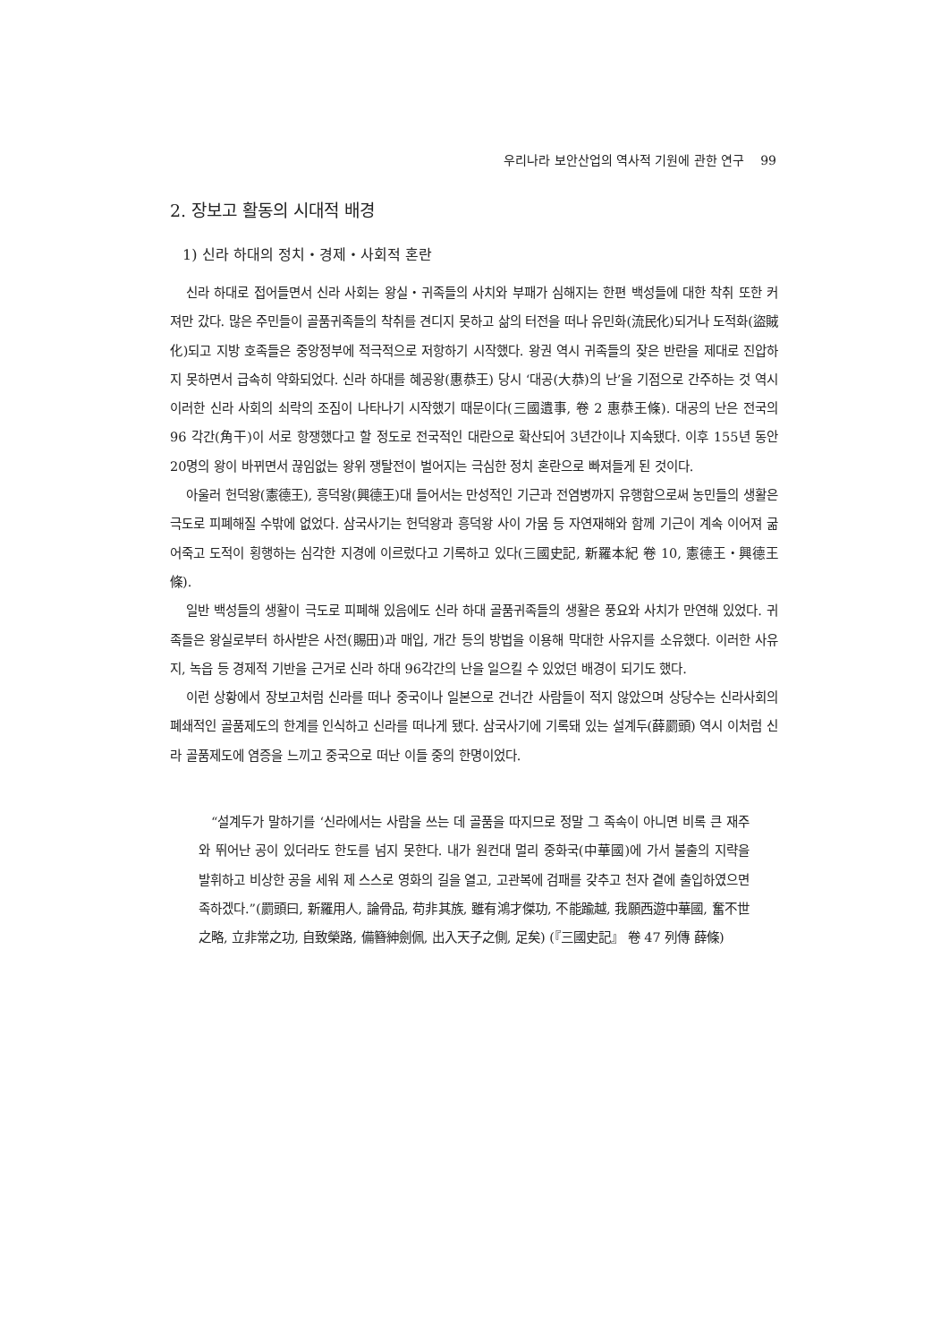우리나라 보안산업의 역사적 기원에 관한 연구 99
2. 장보고 활동의 시대적 배경
1) 신라 하대의 정치・경제・사회적 혼란
신라 하대로 접어들면서 신라 사회는 왕실・귀족들의 사치와 부패가 심해지는 한편 백성들에 대한 착취 또한 커져만 갔다. 많은 주민들이 골품귀족들의 착취를 견디지 못하고 삶의 터전을 떠나 유민화(流民化)되거나 도적화(盜賊化)되고 지방 호족들은 중앙정부에 적극적으로 저항하기 시작했다. 왕권 역시 귀족들의 잦은 반란을 제대로 진압하지 못하면서 급속히 약화되었다. 신라 하대를 혜공왕(惠恭王) 당시 ‘대공(大恭)의 난’을 기점으로 간주하는 것 역시 이러한 신라 사회의 쇠락의 조짐이 나타나기 시작했기 때문이다(三國遺事, 卷 2 惠恭王條). 대공의 난은 전국의 96 각간(角干)이 서로 항쟁했다고 할 정도로 전국적인 대란으로 확산되어 3년간이나 지속됐다. 이후 155년 동안 20명의 왕이 바뀌면서 끊임없는 왕위 쟁탈전이 벌어지는 극심한 정치 혼란으로 빠져들게 된 것이다.
아울러 헌덕왕(憲德王), 흥덕왕(興德王)대 들어서는 만성적인 기근과 전염병까지 유행함으로써 농민들의 생활은 극도로 피폐해질 수밖에 없었다. 삼국사기는 헌덕왕과 흥덕왕 사이 가뭄 등 자연재해와 함께 기근이 계속 이어져 굶어죽고 도적이 횡행하는 심각한 지경에 이르렀다고 기록하고 있다(三國史記, 新羅本紀 卷 10, 憲德王・興德王條).
일반 백성들의 생활이 극도로 피폐해 있음에도 신라 하대 골품귀족들의 생활은 풍요와 사치가 만연해 있었다. 귀족들은 왕실로부터 하사받은 사전(賜田)과 매입, 개간 등의 방법을 이용해 막대한 사유지를 소유했다. 이러한 사유지, 녹읍 등 경제적 기반을 근거로 신라 하대 96각간의 난을 일으킬 수 있었던 배경이 되기도 했다.
이런 상황에서 장보고처럼 신라를 떠나 중국이나 일본으로 건너간 사람들이 적지 않았으며 상당수는 신라사회의 폐쇄적인 골품제도의 한계를 인식하고 신라를 떠나게 됐다. 삼국사기에 기록돼 있는 설계두(薛罽頭) 역시 이처럼 신라 골품제도에 염증을 느끼고 중국으로 떠난 이들 중의 한명이었다.
“설계두가 말하기를 ‘신라에서는 사람을 쓰는 데 골품을 따지므로 정말 그 족속이 아니면 비록 큰 재주와 뛰어난 공이 있더라도 한도를 넘지 못한다. 내가 원컨대 멀리 중화국(中華國)에 가서 불출의 지략을 발휘하고 비상한 공을 세워 제 스스로 영화의 길을 열고, 고관복에 검패를 갖추고 천자 곁에 출입하였으면 족하겠다.”(罽頭曰, 新羅用人, 論骨品, 苟非其族, 雖有鴻才傑功, 不能踰越, 我願西遊中華國, 奮不世之略, 立非常之功, 自致榮路, 備簪紳劍佩, 出入天子之側, 足矣) (『三國史記』 卷 47 列傳 薛條)